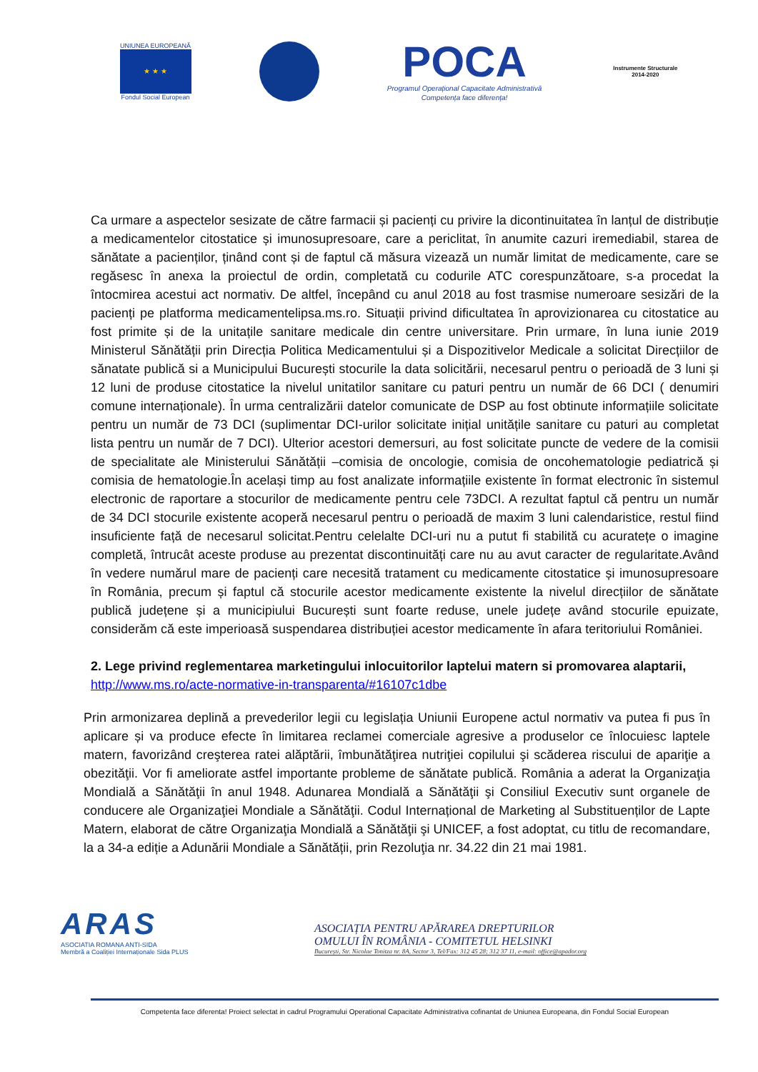UNIUNEA EUROPEANĂ
★ ★ ★
Fondul Social European
POCA
Programul Operațional Capacitate Administrativă
Competența face diferența!
Instrumente Structurale
2014-2020
Ca urmare a aspectelor sesizate de către farmacii și pacienți cu privire la dicontinuitatea în lanțul de distribuție a medicamentelor citostatice și imunosupresoare, care a periclitat, în anumite cazuri iremediabil, starea de sănătate a pacienților, ținând cont și de faptul că măsura vizează un număr limitat de medicamente, care se regăsesc în anexa la proiectul de ordin, completată cu codurile ATC corespunzătoare, s-a procedat la întocmirea acestui act normativ. De altfel, începând cu anul 2018 au fost trasmise numeroare sesizări de la pacienți pe platforma medicamentelipsa.ms.ro. Situații privind dificultatea în aprovizionarea cu citostatice au fost primite și de la unitațile sanitare medicale din centre universitare. Prin urmare, în luna iunie 2019 Ministerul Sănătății prin Direcția Politica Medicamentului și a Dispozitivelor Medicale a solicitat Direcțiilor de sănatate publică si a Municipului București stocurile la data solicitării, necesarul pentru o perioadă de 3 luni și 12 luni de produse citostatice la nivelul unitatilor sanitare cu paturi pentru un număr de 66 DCI ( denumiri comune internaționale). În urma centralizării datelor comunicate de DSP au fost obtinute informațiile solicitate pentru un număr de 73 DCI (suplimentar DCI-urilor solicitate inițial unitățile sanitare cu paturi au completat lista pentru un număr de 7 DCI). Ulterior acestori demersuri, au fost solicitate puncte de vedere de la comisii de specialitate ale Ministerului Sănătății –comisia de oncologie, comisia de oncohematologie pediatrică și comisia de hematologie.În același timp au fost analizate informațiile existente în format electronic în sistemul electronic de raportare a stocurilor de medicamente pentru cele 73DCI. A rezultat faptul că pentru un număr de 34 DCI stocurile existente acoperă necesarul pentru o perioadă de maxim 3 luni calendaristice, restul fiind insuficiente față de necesarul solicitat.Pentru celelalte DCI-uri nu a putut fi stabilită cu acuratețe o imagine completă, întrucât aceste produse au prezentat discontinuități care nu au avut caracter de regularitate.Având în vedere numărul mare de pacienți care necesită tratament cu medicamente citostatice și imunosupresoare în România, precum și faptul că stocurile acestor medicamente existente la nivelul direcțiilor de sănătate publică județene și a municipiului București sunt foarte reduse, unele județe având stocurile epuizate, considerăm că este imperioasă suspendarea distribuției acestor medicamente în afara teritoriului României.
2. Lege privind reglementarea marketingului inlocuitorilor laptelui matern si promovarea alaptarii,
http://www.ms.ro/acte-normative-in-transparenta/#16107c1dbe
Prin armonizarea deplină a prevederilor legii cu legislația Uniunii Europene actul normativ va putea fi pus în aplicare și va produce efecte în limitarea reclamei comerciale agresive a produselor ce înlocuiesc laptele matern, favorizând creşterea ratei alăptării, îmbunătăţirea nutriţiei copilului şi scăderea riscului de apariţie a obezităţii. Vor fi ameliorate astfel importante probleme de sănătate publică. România a aderat la Organizaţia Mondială a Sănătăţii în anul 1948. Adunarea Mondială a Sănătăţii şi Consiliul Executiv sunt organele de conducere ale Organizaţiei Mondiale a Sănătăţii. Codul Internațional de Marketing al Substituenților de Lapte Matern, elaborat de către Organizaţia Mondială a Sănătăţii şi UNICEF, a fost adoptat, cu titlu de recomandare, la a 34-a ediție a Adunării Mondiale a Sănătății, prin Rezoluţia nr. 34.22 din 21 mai 1981.
ARAS
ASOCIATIA ROMANA ANTI-SIDA
Membră a Coaliției Internaționale Sida PLUS
ASOCIAȚIA PENTRU APĂRAREA DREPTURILOR
OMULUI ÎN ROMÂNIA - COMITETUL HELSINKI
București, Str. Nicolae Tonitza nr. 8A, Sector 3, Tel/Fax: 312 45 28; 312 37 11, e-mail: office@apador.org
Competenta face diferenta! Proiect selectat in cadrul Programului Operational Capacitate Administrativa cofinantat de Uniunea Europeana, din Fondul Social European